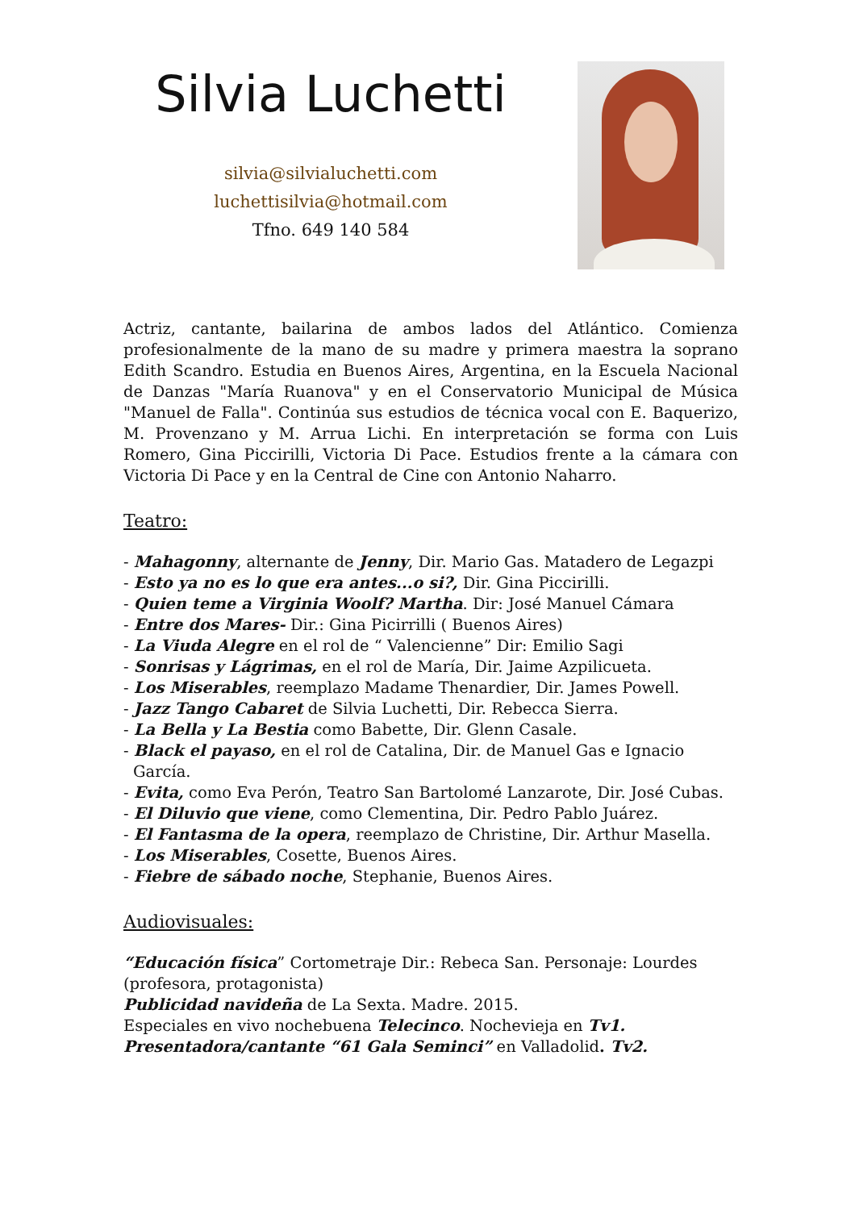Silvia Luchetti
silvia@silvialuchetti.com
luchettisilvia@hotmail.com
Tfno. 649 140 584
Actriz, cantante, bailarina de ambos lados del Atlántico. Comienza profesionalmente de la mano de su madre y primera maestra la soprano Edith Scandro. Estudia en Buenos Aires, Argentina, en la Escuela Nacional de Danzas "María Ruanova" y en el Conservatorio Municipal de Música "Manuel de Falla". Continúa sus estudios de técnica vocal con E. Baquerizo, M. Provenzano y M. Arrua Lichi. En interpretación se forma con Luis Romero, Gina Piccirilli, Victoria Di Pace. Estudios frente a la cámara con Victoria Di Pace y en la Central de Cine con Antonio Naharro.
Teatro:
- Mahagonny, alternante de Jenny, Dir. Mario Gas. Matadero de Legazpi
- Esto ya no es lo que era antes...o si?, Dir. Gina Piccirilli.
- Quien teme a Virginia Woolf? Martha. Dir: José Manuel Cámara
- Entre dos Mares- Dir.: Gina Picirrilli ( Buenos Aires)
- La Viuda Alegre en el rol de “ Valencienne” Dir: Emilio Sagi
- Sonrisas y Lágrimas, en el rol de María, Dir. Jaime Azpilicueta.
- Los Miserables, reemplazo Madame Thenardier, Dir. James Powell.
- Jazz Tango Cabaret de Silvia Luchetti, Dir. Rebecca Sierra.
- La Bella y La Bestia como Babette, Dir. Glenn Casale.
- Black el payaso, en el rol de Catalina, Dir. de Manuel Gas e Ignacio García.
- Evita, como Eva Perón, Teatro San Bartolomé Lanzarote, Dir. José Cubas.
- El Diluvio que viene, como Clementina, Dir. Pedro Pablo Juárez.
- El Fantasma de la opera, reemplazo de Christine, Dir. Arthur Masella.
- Los Miserables, Cosette, Buenos Aires.
- Fiebre de sábado noche, Stephanie, Buenos Aires.
Audiovisuales:
“Educación física” Cortometraje Dir.: Rebeca San. Personaje: Lourdes (profesora, protagonista)
Publicidad navideña de La Sexta. Madre. 2015.
Especiales en vivo nochebuena Telecinco. Nochevieja en Tv1.
Presentadora/cantante “61 Gala Seminci” en Valladolid. Tv2.